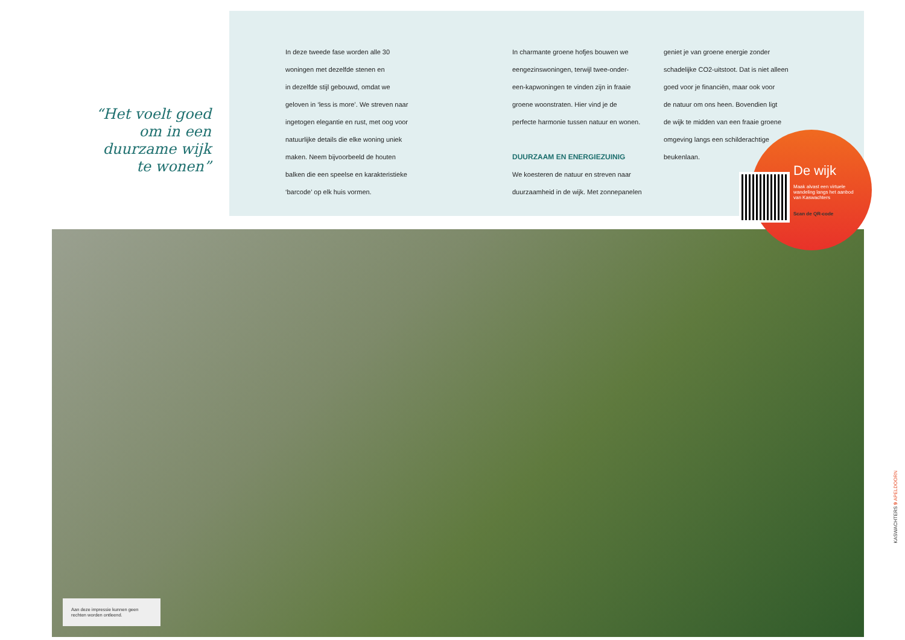“Het voelt goed
om in een
duurzame wijk
te wonen”
In deze tweede fase worden alle 30
woningen met dezelfde stenen en
in dezelfde stijl gebouwd, omdat we
geloven in ‘less is more’. We streven naar
ingetogen elegantie en rust, met oog voor
natuurlijke details die elke woning uniek
maken. Neem bijvoorbeeld de houten
balken die een speelse en karakteristieke
‘barcode’ op elk huis vormen.
In charmante groene hofjes bouwen we
eengezinswoningen, terwijl twee-onder-
een-kapwoningen te vinden zijn in fraaie
groene woonstraten. Hier vind je de
perfecte harmonie tussen natuur en wonen.
DUURZAAM EN ENERGIEZUINIG
We koesteren de natuur en streven naar
duurzaamheid in de wijk. Met zonnepanelen
geniet je van groene energie zonder
schadelijke CO2-uitstoot. Dat is niet alleen
goed voor je financiën, maar ook voor
de natuur om ons heen. Bovendien ligt
de wijk te midden van een fraaie groene
omgeving langs een schilderachtige
beukenlaan.
Aan deze impressie kunnen geen rechten worden ontleend.
De wijk
Maak alvast een virtuele wandeling langs het aanbod van Kaswachters
Scan de QR-code
KASWACHTERS 9 APELDOORN